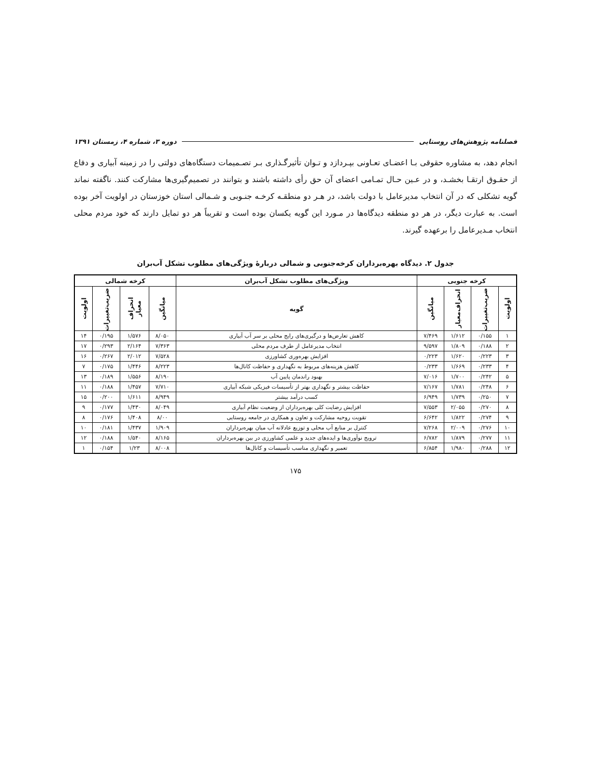فصلنامه پژوهش‌های روستایی دوره ۳، شماره ۴، زمستان ۱۳۹۱
انجام دهد، به مشاوره حقوقی بـا اعضـای تعـاونی بپـردازد و تـوان تأثیرگـذاری بـر تصـمیمات دستگاه‌های دولتی را در زمینه آبیاری و دفاع از حقـوق ارتقـا بخشـد، و در عـین حـال تمـامی اعضای آن حق رأی داشته باشند و بتوانند در تصمیم‌گیری‌ها مشارکت کنند. ناگفته نماند گویه تشکلی که در آن انتخاب مدیرعامل با دولت باشد، در هـر دو منطقـه کرخـه جنـوبی و شـمالی استان خوزستان در اولویت آخر بوده است. به عبارت دیگر، در هر دو منطقه دیدگاه‌ها در مـورد این گویه یکسان بوده است و تقریباً هر دو تمایل دارند که خود مردم محلی انتخاب مـدیرعامل را برعهده گیرند.
جدول ۲. دیدگاه بهره‌برداران کرخه‌جنوبی و شمالی دربارهٔ ویژگی‌های مطلوب تشکل آب‌بران
| کرخه جنوبی | | | | ویژگی‌های مطلوب تشکل آب‌بران | کرخه شمالی | | | |
| --- | --- | --- | --- | --- | --- | --- | --- | --- |
| اولویت | ضریب‌تغییرات | انحراف‌معیار | میانگین | گویه | میانگین | انحراف معیار | ضریب‌تغییرات | اولویت |
| ۱ | ۰/۱۵۵ | ۱/۶۱۲ | ۷/۴۶۹ | کاهش تعارض‌ها و درگیری‌های رایج محلی بر سر آب آبیاری | ۸/۰۵۰ | ۱/۵۷۶ | ۰/۱۹۵ | ۱۴ |
| ۲ | ۰/۱۸۸ | ۱/۸۰۹ | ۹/۵۹۷ | انتخاب مدیرعامل از طرف مردم محلی | ۷/۳۶۳ | ۲/۱۶۴ | ۰/۲۹۳ | ۱۷ |
| ۳ | ۰/۲۲۳ | ۱/۶۲۰ | ۰/۲۲۳ | افزایش بهره‌وری کشاورزی | ۷/۵۲۸ | ۲/۰۱۲ | ۰/۲۶۷ | ۱۶ |
| ۴ | ۰/۲۳۳ | ۱/۶۶۹ | ۰/۲۳۳ | کاهش هزینه‌های مربوط به نگهداری و حفاظت کانال‌ها | ۸/۲۲۳ | ۱/۴۴۶ | ۰/۱۷۵ | ۷ |
| ۵ | ۰/۲۴۲ | ۱/۷۰۰ | ۷/۰۱۶ | بهبود راندمان پایین آب | ۸/۱۹۰ | ۱/۵۵۶ | ۰/۱۸۹ | ۱۳ |
| ۶ | ۰/۲۴۸ | ۱/۷۸۱ | ۷/۱۶۷ | حفاظت بیشتر و نگهداری بهتر از تأسیسات فیزیکی شبکه آبیاری | ۷/۷۱۰ | ۱/۴۵۷ | ۰/۱۸۸ | ۱۱ |
| ۷ | ۰/۲۵۰ | ۱/۷۳۹ | ۶/۹۴۹ | کسب درآمد بیشتر | ۸/۹۴۹ | ۱/۶۱۱ | ۰/۲۰۰ | ۱۵ |
| ۸ | ۰/۲۷۰ | ۲/۰۵۵ | ۷/۵۵۳ | افزایش رضایت کلی بهره‌برداران از وضعیت نظام آبیاری | ۸/۰۴۹ | ۱/۴۳۰ | ۰/۱۷۷ | ۹ |
| ۹ | ۰/۲۷۴ | ۱/۸۲۲ | ۶/۶۴۲ | تقویت روحیه مشارکت و تعاون و همکاری در جامعه روستایی | ۸/۰۰ | ۱/۴۰۸ | ۰/۱۷۶ | ۸ |
| ۱۰ | ۰/۲۷۶ | ۲/۰۰۹ | ۷/۲۶۸ | کنترل بر منابع آب محلی و توزیع عادلانه آب میان بهره‌برداران | ۱/۹۰۹ | ۱/۴۳۷ | ۰/۱۸۱ | ۱۰ |
| ۱۱ | ۰/۲۷۷ | ۱/۸۷۹ | ۶/۷۸۲ | ترویج نوآوری‌ها و ایده‌های جدید و علمی کشاورزی در بین بهره‌برداران | ۸/۱۶۵ | ۱/۵۴۰ | ۰/۱۸۸ | ۱۲ |
| ۱۲ | ۰/۲۸۸ | ۱/۹۸۰ | ۶/۸۵۴ | تعمیر و نگهداری مناسب تأسیسات و کانال‌ها | ۸/۰۰۸ | ۱/۲۳ | ۰/۱۵۴ | ۱ |
۱۷۵